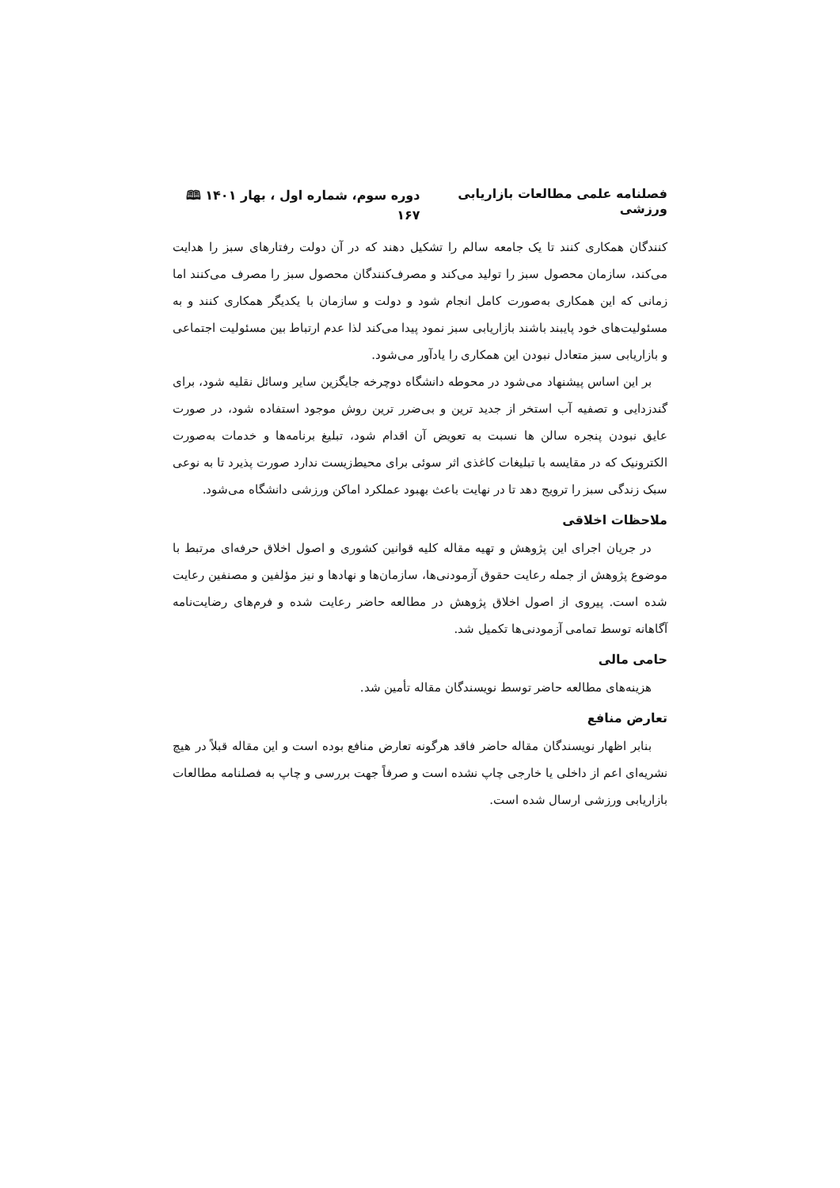فصلنامه علمی مطالعات بازاریابی ورزشی دوره سوم، شماره اول ، بهار ۱۴۰۱ 🕮 ۱۶۷
کنندگان همکاری کنند تا یک جامعه سالم را تشکیل دهند که در آن دولت رفتارهای سبز را هدایت می‌کند، سازمان محصول سبز را تولید می‌کند و مصرف‌کنندگان محصول سبز را مصرف می‌کنند اما زمانی که این همکاری به‌صورت کامل انجام شود و دولت و سازمان با یکدیگر همکاری کنند و به مسئولیت‌های خود پایبند باشند بازاریابی سبز نمود پیدا می‌کند لذا عدم ارتباط بین مسئولیت اجتماعی و بازاریابی سبز متعادل نبودن این همکاری را یادآور می‌شود.
بر این اساس پیشنهاد می‌شود در محوطه دانشگاه دوچرخه جایگزین سایر وسائل نقلیه شود، برای گندزدایی و تصفیه آب استخر از جدید ترین و بی‌ضرر ترین روش موجود استفاده شود، در صورت عایق نبودن پنجره سالن ها نسبت به تعویض آن اقدام شود، تبلیغ برنامه‌ها و خدمات به‌صورت الکترونیک که در مقایسه با تبلیغات کاغذی اثر سوئی برای محیط‌زیست ندارد صورت پذیرد تا به نوعی سبک زندگی سبز را ترویج دهد تا در نهایت باعث بهبود عملکرد اماکن ورزشی دانشگاه می‌شود.
ملاحظات اخلاقی
در جریان اجرای این پژوهش و تهیه مقاله کلیه قوانین کشوری و اصول اخلاق حرفه‌ای مرتبط با موضوع پژوهش از جمله رعایت حقوق آزمودنی‌ها، سازمان‌ها و نهادها و نیز مؤلفین و مصنفین رعایت شده است. پیروی از اصول اخلاق پژوهش در مطالعه حاضر رعایت شده و فرم‌های رضایت‌نامه آگاهانه توسط تمامی آزمودنی‌ها تکمیل شد.
حامی مالی
هزینه‌های مطالعه حاضر توسط نویسندگان مقاله تأمین شد.
تعارض منافع
بنابر اظهار نویسندگان مقاله حاضر فاقد هرگونه تعارض منافع بوده است و این مقاله قبلاً در هیچ نشریه‌ای اعم از داخلی یا خارجی چاپ نشده است و صرفاً جهت بررسی و چاپ به فصلنامه مطالعات بازاریابی ورزشی ارسال شده است.